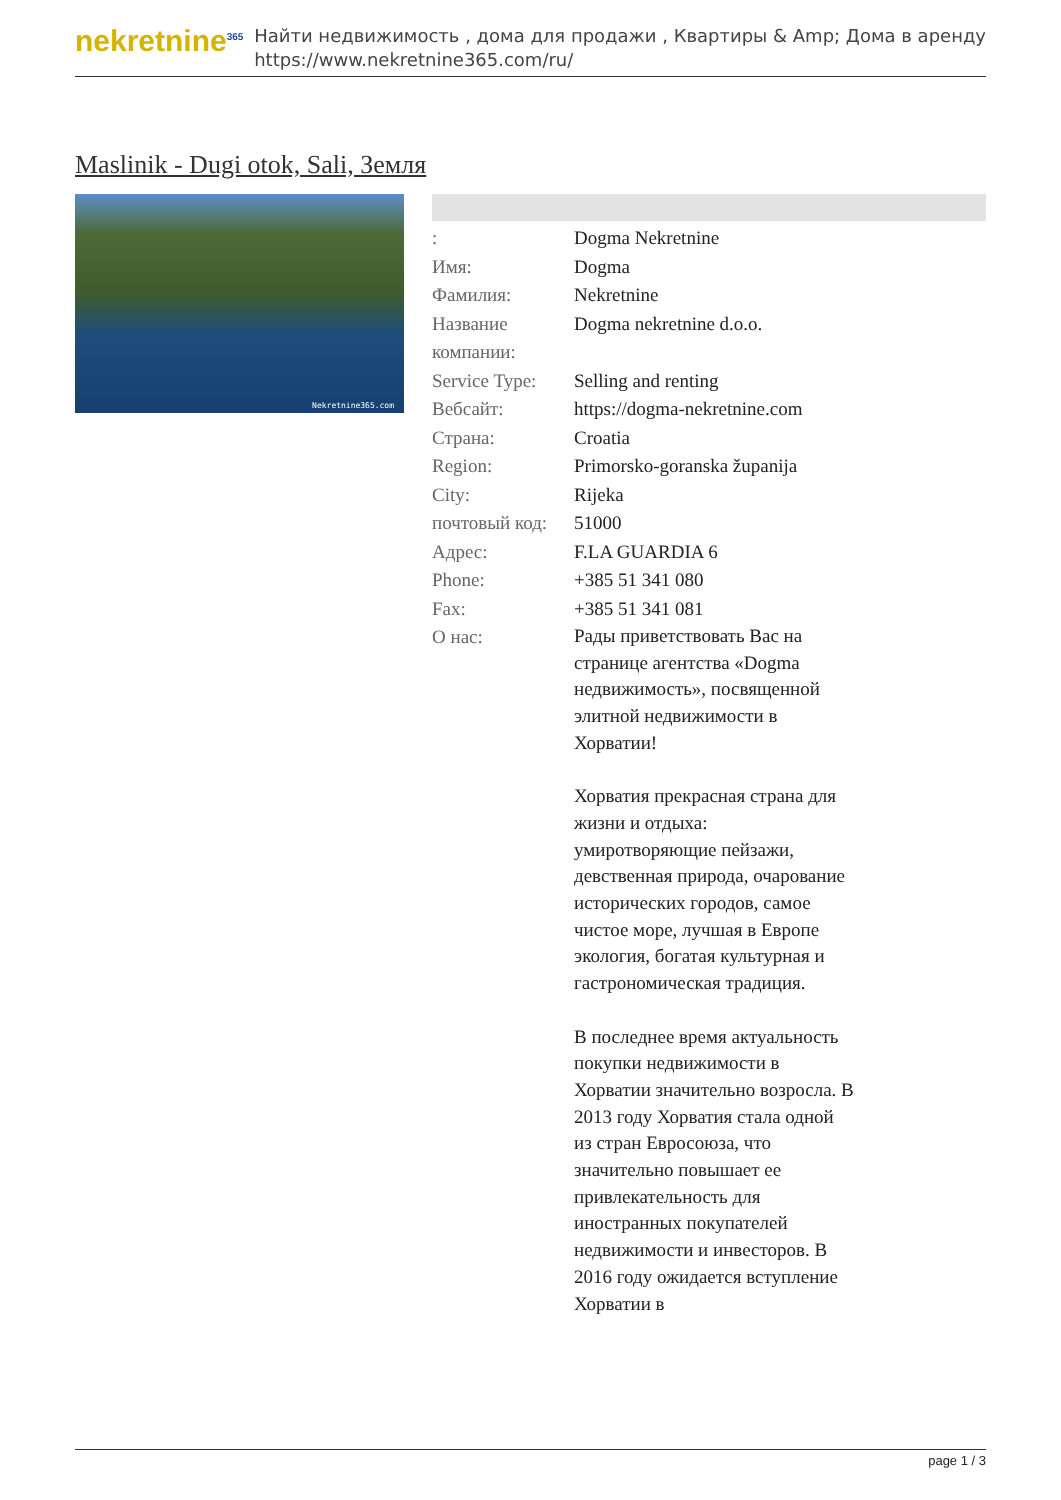nekretnine<sup>365</sup>
Найти недвижимость , дома для продажи , Квартиры & Amp; Дома в аренду
https://www.nekretnine365.com/ru/
Maslinik - Dugi otok, Sali, Земля
Nekretnine365.com
| : | Dogma Nekretnine |
| Имя: | Dogma |
| Фамилия: | Nekretnine |
| Название компании: | Dogma nekretnine d.o.o. |
| Service Type: | Selling and renting |
| Вебсайт: | https://dogma-nekretnine.com |
| Страна: | Croatia |
| Region: | Primorsko-goranska županija |
| City: | Rijeka |
| почтовый код: | 51000 |
| Адрес: | F.LA GUARDIA 6 |
| Phone: | +385 51 341 080 |
| Fax: | +385 51 341 081 |
| О нас: | Рады приветствовать Вас на странице агентства «Dogma недвижимость», посвященной элитной недвижимости в Хорватии! Хорватия прекрасная страна для жизни и отдыха: умиротворяющие пейзажи, девственная природа, очарование исторических городов, самое чистое море, лучшая в Европе экология, богатая культурная и гастрономическая традиция. В последнее время актуальность покупки недвижимости в Хорватии значительно возросла. В 2013 году Хорватия стала одной из стран Евросоюза, что значительно повышает ее привлекательность для иностранных покупателей недвижимости и инвесторов. В 2016 году ожидается вступление Хорватии в |
page 1 / 3